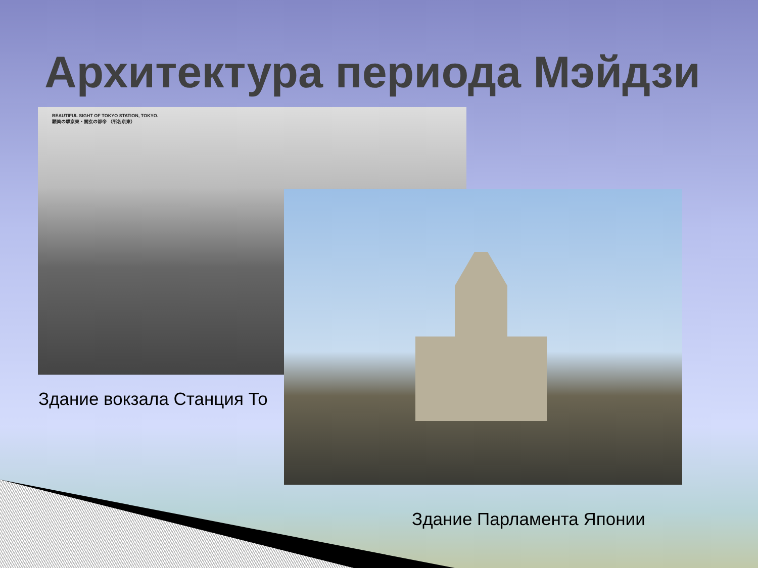Архитектура периода Мэйдзи
BEAUTIFUL SIGHT OF TOKYO STATION, TOKYO.
觀美の驛京東・關玄の都帝 （所名京東）
Здание вокзала Станция То
Здание Парламента Японии